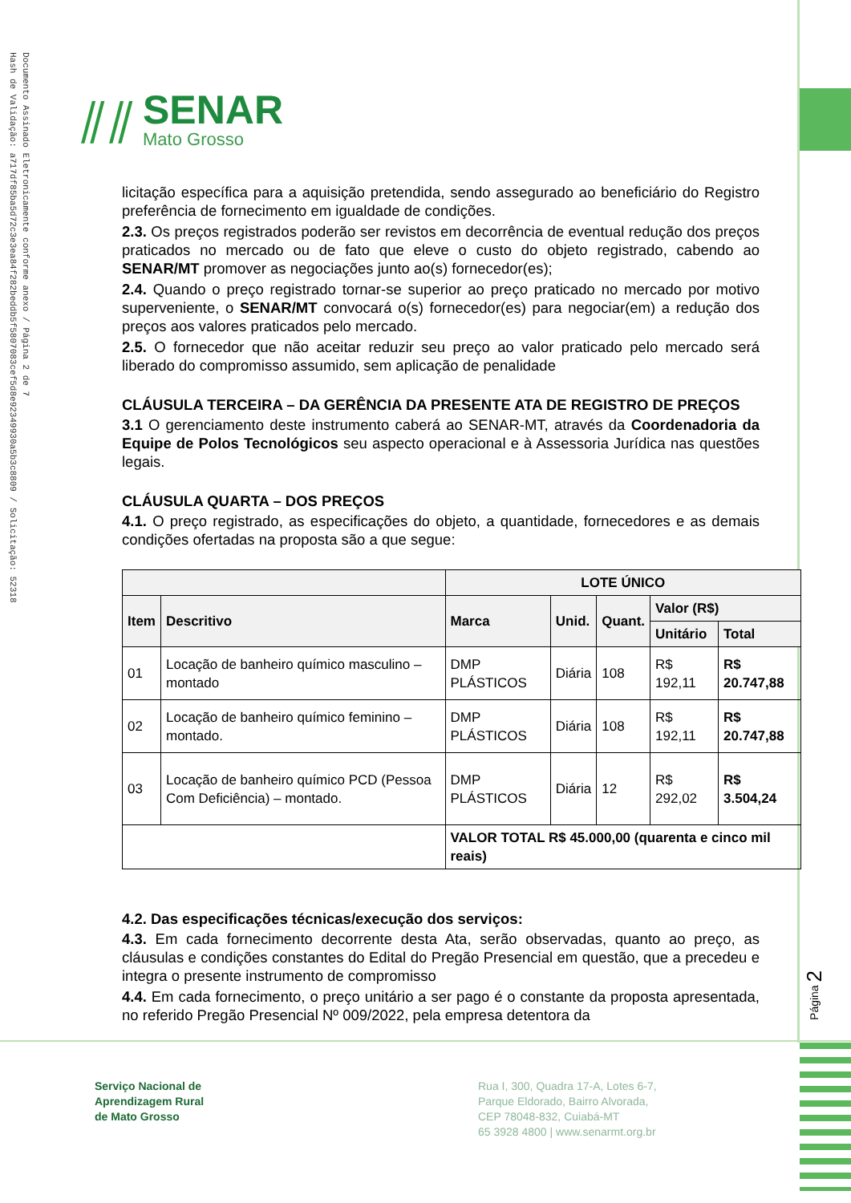Documento Assinado Eletronicamente conforme anexo / Página 2 de 7
Hash de Validação: a717df85ba5d72c3e3ea84f282beddb5f5807083cef5d8e92349930a5b3c8809 / Solicitação: 52318
⫽⫽
SENAR
Mato Grosso
licitação específica para a aquisição pretendida, sendo assegurado ao beneficiário do Registro preferência de fornecimento em igualdade de condições.
2.3. Os preços registrados poderão ser revistos em decorrência de eventual redução dos preços praticados no mercado ou de fato que eleve o custo do objeto registrado, cabendo ao SENAR/MT promover as negociações junto ao(s) fornecedor(es);
2.4. Quando o preço registrado tornar-se superior ao preço praticado no mercado por motivo superveniente, o SENAR/MT convocará o(s) fornecedor(es) para negociar(em) a redução dos preços aos valores praticados pelo mercado.
2.5. O fornecedor que não aceitar reduzir seu preço ao valor praticado pelo mercado será liberado do compromisso assumido, sem aplicação de penalidade
CLÁUSULA TERCEIRA – DA GERÊNCIA DA PRESENTE ATA DE REGISTRO DE PREÇOS
3.1 O gerenciamento deste instrumento caberá ao SENAR-MT, através da Coordenadoria da Equipe de Polos Tecnológicos seu aspecto operacional e à Assessoria Jurídica nas questões legais.
CLÁUSULA QUARTA – DOS PREÇOS
4.1. O preço registrado, as especificações do objeto, a quantidade, fornecedores e as demais condições ofertadas na proposta são a que segue:
| | | LOTE ÚNICO | | | | |
| --- | --- | --- | --- | --- | --- | --- |
| Item | Descritivo | Marca | Unid. | Quant. | Valor (R$) | |
| | | | | | Unitário | Total |
| 01 | Locação de banheiro químico masculino – montado | DMP PLÁSTICOS | Diária | 108 | R$ 192,11 | R$ 20.747,88 |
| 02 | Locação de banheiro químico feminino – montado. | DMP PLÁSTICOS | Diária | 108 | R$ 192,11 | R$ 20.747,88 |
| 03 | Locação de banheiro químico PCD (Pessoa Com Deficiência) – montado. | DMP PLÁSTICOS | Diária | 12 | R$ 292,02 | R$ 3.504,24 |
| | | VALOR TOTAL R$ 45.000,00 (quarenta e cinco mil reais) | | | | |
4.2. Das especificações técnicas/execução dos serviços:
4.3. Em cada fornecimento decorrente desta Ata, serão observadas, quanto ao preço, as cláusulas e condições constantes do Edital do Pregão Presencial em questão, que a precedeu e integra o presente instrumento de compromisso
4.4. Em cada fornecimento, o preço unitário a ser pago é o constante da proposta apresentada, no referido Pregão Presencial Nº 009/2022, pela empresa detentora da
Página 2
Serviço Nacional de
Aprendizagem Rural
de Mato Grosso
Rua I, 300, Quadra 17-A, Lotes 6-7,
Parque Eldorado, Bairro Alvorada,
CEP 78048-832, Cuiabá-MT
65 3928 4800 | www.senarmt.org.br